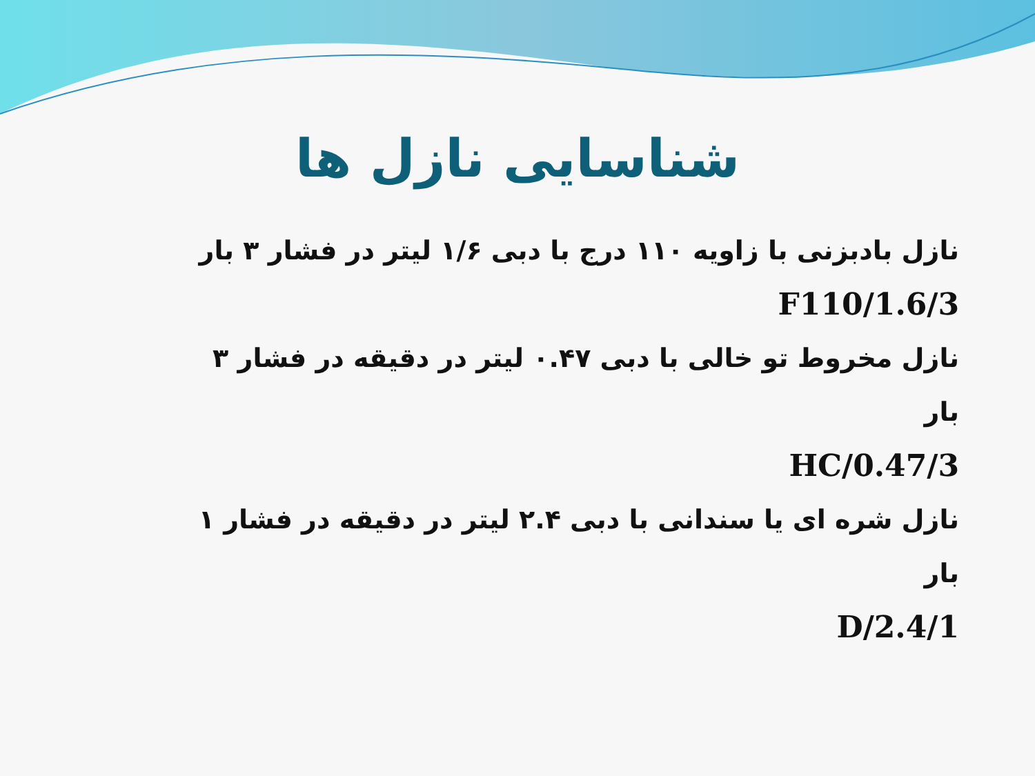شناسایی نازل ها
نازل بادبزنی با زاویه ۱۱۰ درج با دبی ۱/۶ لیتر در فشار ۳ بار
F110/1.6/3
نازل مخروط تو خالی با دبی ۰.۴۷ لیتر در دقیقه در فشار ۳ بار
HC/0.47/3
نازل شره ای یا سندانی با دبی ۲.۴ لیتر در دقیقه در فشار ۱ بار
D/2.4/1